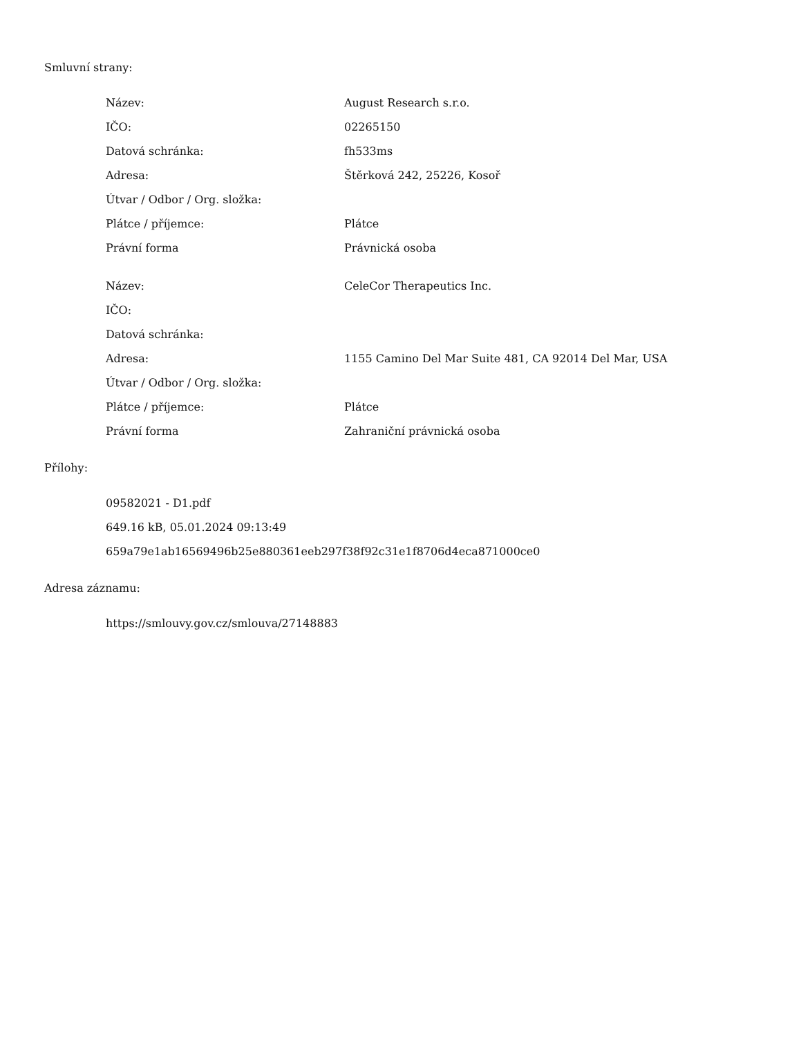Smluvní strany:
| Název: | August Research s.r.o. |
| IČO: | 02265150 |
| Datová schránka: | fh533ms |
| Adresa: | Štěrková 242, 25226, Kosoř |
| Útvar / Odbor / Org. složka: | |
| Plátce / příjemce: | Plátce |
| Právní forma | Právnická osoba |
| Název: | CeleCor Therapeutics Inc. |
| IČO: | |
| Datová schránka: | |
| Adresa: | 1155 Camino Del Mar Suite 481, CA 92014 Del Mar, USA |
| Útvar / Odbor / Org. složka: | |
| Plátce / příjemce: | Plátce |
| Právní forma | Zahraniční právnická osoba |
Přílohy:
09582021 - D1.pdf
649.16 kB, 05.01.2024 09:13:49
659a79e1ab16569496b25e880361eeb297f38f92c31e1f8706d4eca871000ce0
Adresa záznamu:
https://smlouvy.gov.cz/smlouva/27148883